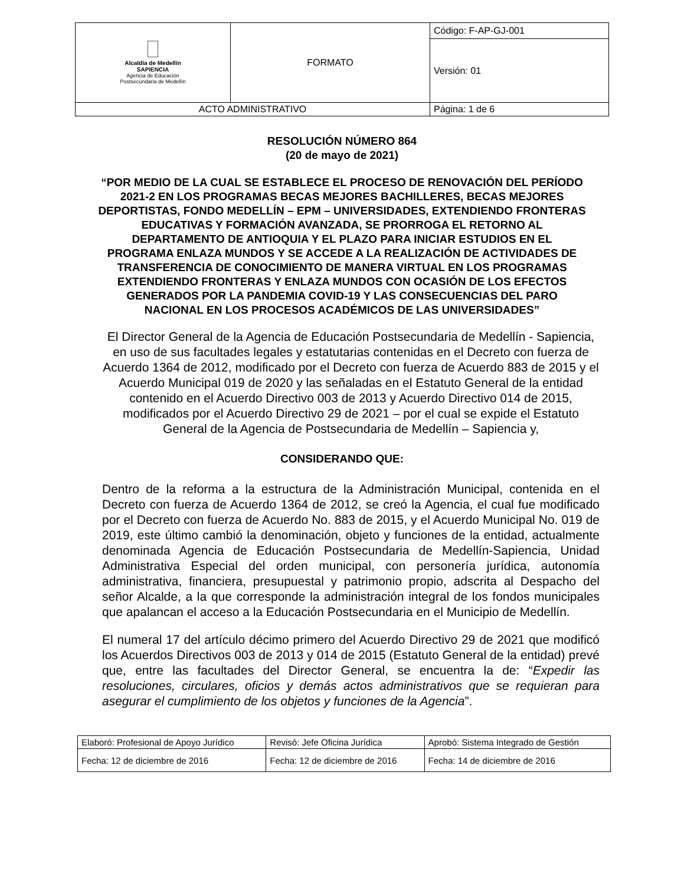| Alcaldía de Medellín SAPIENCIA Agencia de Educación Postsecundaria de Medellín | FORMATO | Código: F-AP-GJ-001 |
| | | Versión: 01 |
| ACTO ADMINISTRATIVO | | Página: 1 de 6 |
RESOLUCIÓN NÚMERO 864
(20 de mayo de 2021)
“POR MEDIO DE LA CUAL SE ESTABLECE EL PROCESO DE RENOVACIÓN DEL PERÍODO 2021-2 EN LOS PROGRAMAS BECAS MEJORES BACHILLERES, BECAS MEJORES DEPORTISTAS, FONDO MEDELLÍN – EPM – UNIVERSIDADES, EXTENDIENDO FRONTERAS EDUCATIVAS Y FORMACIÓN AVANZADA, SE PRORROGA EL RETORNO AL DEPARTAMENTO DE ANTIOQUIA Y EL PLAZO PARA INICIAR ESTUDIOS EN EL PROGRAMA ENLAZA MUNDOS Y SE ACCEDE A LA REALIZACIÓN DE ACTIVIDADES DE TRANSFERENCIA DE CONOCIMIENTO DE MANERA VIRTUAL EN LOS PROGRAMAS EXTENDIENDO FRONTERAS Y ENLAZA MUNDOS CON OCASIÓN DE LOS EFECTOS GENERADOS POR LA PANDEMIA COVID-19 Y LAS CONSECUENCIAS DEL PARO NACIONAL EN LOS PROCESOS ACADÉMICOS DE LAS UNIVERSIDADES”
El Director General de la Agencia de Educación Postsecundaria de Medellín - Sapiencia, en uso de sus facultades legales y estatutarias contenidas en el Decreto con fuerza de Acuerdo 1364 de 2012, modificado por el Decreto con fuerza de Acuerdo 883 de 2015 y el Acuerdo Municipal 019 de 2020 y las señaladas en el Estatuto General de la entidad contenido en el Acuerdo Directivo 003 de 2013 y Acuerdo Directivo 014 de 2015, modificados por el Acuerdo Directivo 29 de 2021 – por el cual se expide el Estatuto General de la Agencia de Postsecundaria de Medellín – Sapiencia y,
CONSIDERANDO QUE:
Dentro de la reforma a la estructura de la Administración Municipal, contenida en el Decreto con fuerza de Acuerdo 1364 de 2012, se creó la Agencia, el cual fue modificado por el Decreto con fuerza de Acuerdo No. 883 de 2015, y el Acuerdo Municipal No. 019 de 2019, este último cambió la denominación, objeto y funciones de la entidad, actualmente denominada Agencia de Educación Postsecundaria de Medellín-Sapiencia, Unidad Administrativa Especial del orden municipal, con personería jurídica, autonomía administrativa, financiera, presupuestal y patrimonio propio, adscrita al Despacho del señor Alcalde, a la que corresponde la administración integral de los fondos municipales que apalancan el acceso a la Educación Postsecundaria en el Municipio de Medellín.
El numeral 17 del artículo décimo primero del Acuerdo Directivo 29 de 2021 que modificó los Acuerdos Directivos 003 de 2013 y 014 de 2015 (Estatuto General de la entidad) prevé que, entre las facultades del Director General, se encuentra la de: “Expedir las resoluciones, circulares, oficios y demás actos administrativos que se requieran para asegurar el cumplimiento de los objetos y funciones de la Agencia”.
| Elaboró: Profesional de Apoyo Jurídico | Revisó: Jefe Oficina Jurídica | Aprobó: Sistema Integrado de Gestión |
| Fecha: 12 de diciembre de 2016 | Fecha: 12 de diciembre de 2016 | Fecha: 14 de diciembre de 2016 |